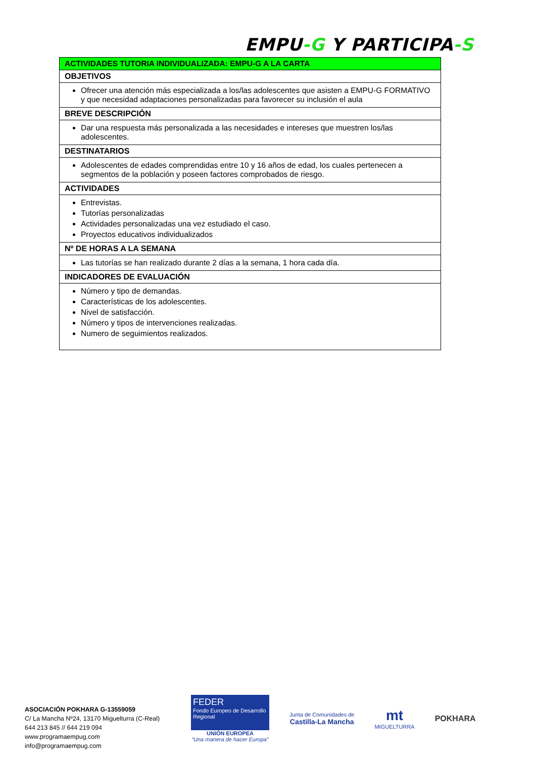EMPU-G Y PARTICIPA-S
| ACTIVIDADES TUTORIA INDIVIDUALIZADA: EMPU-G A LA CARTA |
| OBJETIVOS |
| Ofrecer una atención más especializada a los/las adolescentes que asisten a EMPU-G FORMATIVO y que necesidad adaptaciones personalizadas para favorecer su inclusión el aula |
| BREVE DESCRIPCIÓN |
| Dar una respuesta más personalizada a las necesidades e intereses que muestren los/las adolescentes. |
| DESTINATARIOS |
| Adolescentes de edades comprendidas entre 10 y 16 años de edad, los cuales pertenecen a segmentos de la población y poseen factores comprobados de riesgo. |
| ACTIVIDADES |
| Entrevistas. Tutorías personalizadas Actividades personalizadas una vez estudiado el caso. Proyectos educativos individualizados |
| Nº DE HORAS A LA SEMANA |
| Las tutorías se han realizado durante 2 días a la semana, 1 hora cada día. |
| INDICADORES DE EVALUACIÓN |
| Número y tipo de demandas. Características de los adolescentes. Nivel de satisfacción. Número y tipos de intervenciones realizadas. Numero de seguimientos realizados. |
ASOCIACIÓN POKHARA G-13559059
C/ La Mancha Nº24, 13170 Miguelturra (C-Real)
644 213 845 // 644 219 094
www.programaempug.com
info@programaempug.com
FEDER
Fondo Europeo de Desarrollo Regional
UNIÓN EUROPEA
“Una manera de hacer Europa”
Junta de Comunidades de
Castilla-La Mancha
mt
MIGUELTURRA
POKHARA